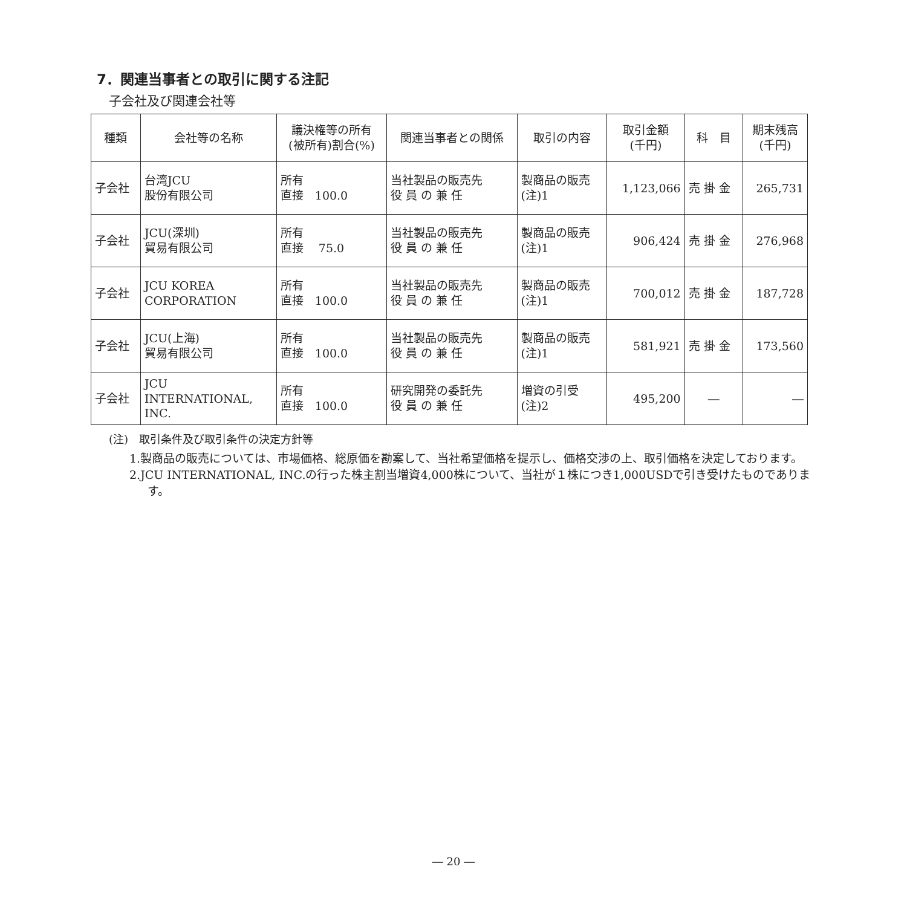7．関連当事者との取引に関する注記
子会社及び関連会社等
| 種類 | 会社等の名称 | 議決権等の所有 (被所有)割合(%) | 関連当事者との関係 | 取引の内容 | 取引金額 (千円) | 科 目 | 期末残高 (千円) |
| --- | --- | --- | --- | --- | --- | --- | --- |
| 子会社 | 台湾JCU 股份有限公司 | 所有 直接 100.0 | 当社製品の販売先 役 員 の 兼 任 | 製商品の販売 (注)1 | 1,123,066 | 売 掛 金 | 265,731 |
| 子会社 | JCU(深圳) 貿易有限公司 | 所有 直接 75.0 | 当社製品の販売先 役 員 の 兼 任 | 製商品の販売 (注)1 | 906,424 | 売 掛 金 | 276,968 |
| 子会社 | JCU KOREA CORPORATION | 所有 直接 100.0 | 当社製品の販売先 役 員 の 兼 任 | 製商品の販売 (注)1 | 700,012 | 売 掛 金 | 187,728 |
| 子会社 | JCU(上海) 貿易有限公司 | 所有 直接 100.0 | 当社製品の販売先 役 員 の 兼 任 | 製商品の販売 (注)1 | 581,921 | 売 掛 金 | 173,560 |
| 子会社 | JCU INTERNATIONAL, INC. | 所有 直接 100.0 | 研究開発の委託先 役 員 の 兼 任 | 増資の引受 (注)2 | 495,200 | ― | ― |
(注)　取引条件及び取引条件の決定方針等
1.製商品の販売については、市場価格、総原価を勘案して、当社希望価格を提示し、価格交渉の上、取引価格を決定しております。
2.JCU INTERNATIONAL, INC.の行った株主割当増資4,000株について、当社が１株につき1,000USDで引き受けたものであります。
― 20 ―